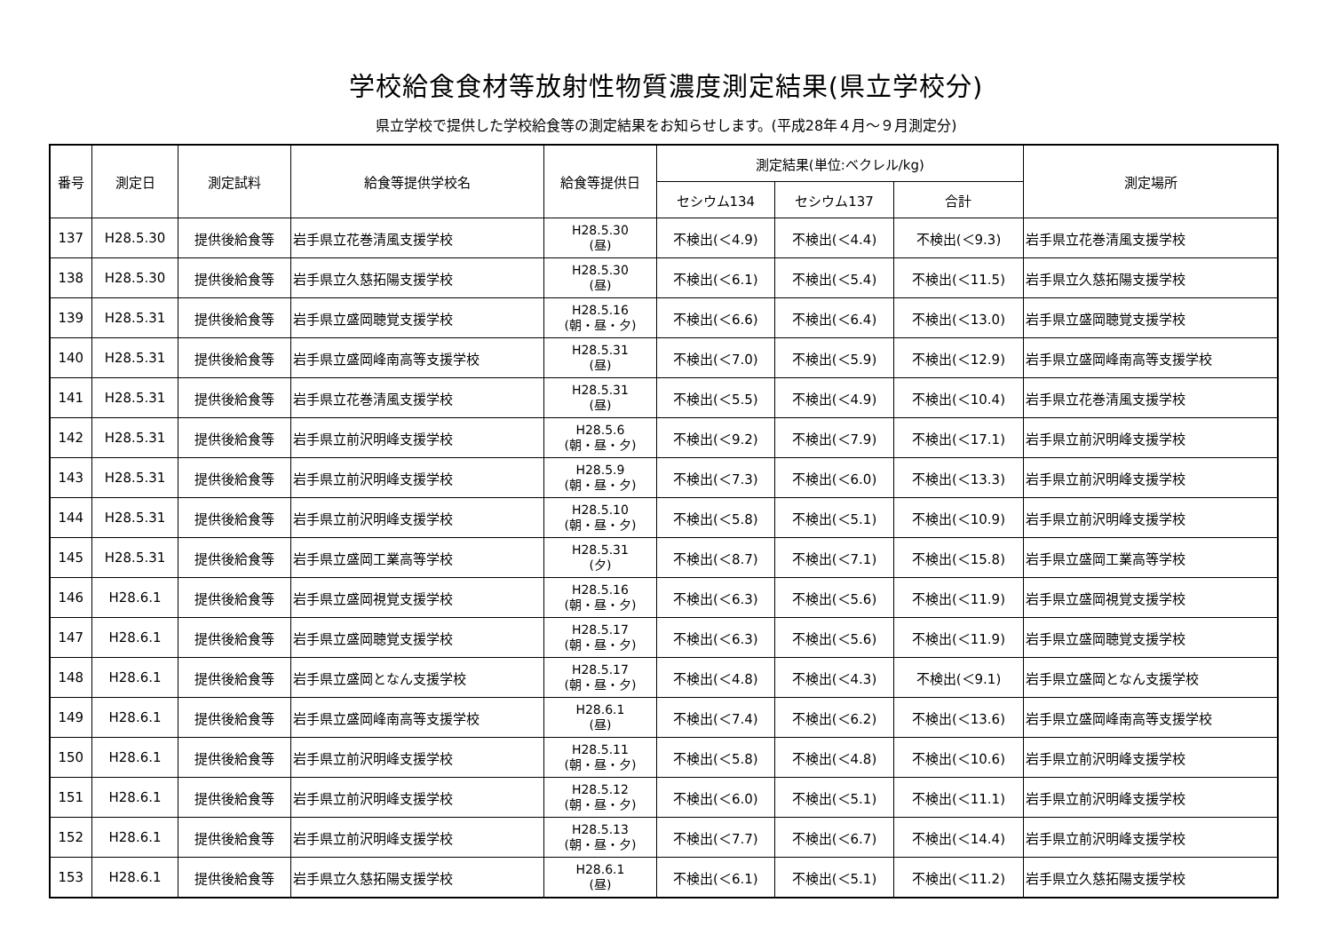学校給食食材等放射性物質濃度測定結果(県立学校分)
県立学校で提供した学校給食等の測定結果をお知らせします。(平成28年４月～９月測定分)
| 番号 | 測定日 | 測定試料 | 給食等提供学校名 | 給食等提供日 | 測定結果(単位:ベクレル/kg) | | | 測定場所 |
| --- | --- | --- | --- | --- | --- | --- | --- | --- |
| | | | | | セシウム134 | セシウム137 | 合計 | |
| 137 | H28.5.30 | 提供後給食等 | 岩手県立花巻清風支援学校 | H28.5.30 (昼) | 不検出(＜4.9) | 不検出(＜4.4) | 不検出(＜9.3) | 岩手県立花巻清風支援学校 |
| 138 | H28.5.30 | 提供後給食等 | 岩手県立久慈拓陽支援学校 | H28.5.30 (昼) | 不検出(＜6.1) | 不検出(＜5.4) | 不検出(＜11.5) | 岩手県立久慈拓陽支援学校 |
| 139 | H28.5.31 | 提供後給食等 | 岩手県立盛岡聴覚支援学校 | H28.5.16 (朝・昼・夕) | 不検出(＜6.6) | 不検出(＜6.4) | 不検出(＜13.0) | 岩手県立盛岡聴覚支援学校 |
| 140 | H28.5.31 | 提供後給食等 | 岩手県立盛岡峰南高等支援学校 | H28.5.31 (昼) | 不検出(＜7.0) | 不検出(＜5.9) | 不検出(＜12.9) | 岩手県立盛岡峰南高等支援学校 |
| 141 | H28.5.31 | 提供後給食等 | 岩手県立花巻清風支援学校 | H28.5.31 (昼) | 不検出(＜5.5) | 不検出(＜4.9) | 不検出(＜10.4) | 岩手県立花巻清風支援学校 |
| 142 | H28.5.31 | 提供後給食等 | 岩手県立前沢明峰支援学校 | H28.5.6 (朝・昼・夕) | 不検出(＜9.2) | 不検出(＜7.9) | 不検出(＜17.1) | 岩手県立前沢明峰支援学校 |
| 143 | H28.5.31 | 提供後給食等 | 岩手県立前沢明峰支援学校 | H28.5.9 (朝・昼・夕) | 不検出(＜7.3) | 不検出(＜6.0) | 不検出(＜13.3) | 岩手県立前沢明峰支援学校 |
| 144 | H28.5.31 | 提供後給食等 | 岩手県立前沢明峰支援学校 | H28.5.10 (朝・昼・夕) | 不検出(＜5.8) | 不検出(＜5.1) | 不検出(＜10.9) | 岩手県立前沢明峰支援学校 |
| 145 | H28.5.31 | 提供後給食等 | 岩手県立盛岡工業高等学校 | H28.5.31 (夕) | 不検出(＜8.7) | 不検出(＜7.1) | 不検出(＜15.8) | 岩手県立盛岡工業高等学校 |
| 146 | H28.6.1 | 提供後給食等 | 岩手県立盛岡視覚支援学校 | H28.5.16 (朝・昼・夕) | 不検出(＜6.3) | 不検出(＜5.6) | 不検出(＜11.9) | 岩手県立盛岡視覚支援学校 |
| 147 | H28.6.1 | 提供後給食等 | 岩手県立盛岡聴覚支援学校 | H28.5.17 (朝・昼・夕) | 不検出(＜6.3) | 不検出(＜5.6) | 不検出(＜11.9) | 岩手県立盛岡聴覚支援学校 |
| 148 | H28.6.1 | 提供後給食等 | 岩手県立盛岡となん支援学校 | H28.5.17 (朝・昼・夕) | 不検出(＜4.8) | 不検出(＜4.3) | 不検出(＜9.1) | 岩手県立盛岡となん支援学校 |
| 149 | H28.6.1 | 提供後給食等 | 岩手県立盛岡峰南高等支援学校 | H28.6.1 (昼) | 不検出(＜7.4) | 不検出(＜6.2) | 不検出(＜13.6) | 岩手県立盛岡峰南高等支援学校 |
| 150 | H28.6.1 | 提供後給食等 | 岩手県立前沢明峰支援学校 | H28.5.11 (朝・昼・夕) | 不検出(＜5.8) | 不検出(＜4.8) | 不検出(＜10.6) | 岩手県立前沢明峰支援学校 |
| 151 | H28.6.1 | 提供後給食等 | 岩手県立前沢明峰支援学校 | H28.5.12 (朝・昼・夕) | 不検出(＜6.0) | 不検出(＜5.1) | 不検出(＜11.1) | 岩手県立前沢明峰支援学校 |
| 152 | H28.6.1 | 提供後給食等 | 岩手県立前沢明峰支援学校 | H28.5.13 (朝・昼・夕) | 不検出(＜7.7) | 不検出(＜6.7) | 不検出(＜14.4) | 岩手県立前沢明峰支援学校 |
| 153 | H28.6.1 | 提供後給食等 | 岩手県立久慈拓陽支援学校 | H28.6.1 (昼) | 不検出(＜6.1) | 不検出(＜5.1) | 不検出(＜11.2) | 岩手県立久慈拓陽支援学校 |